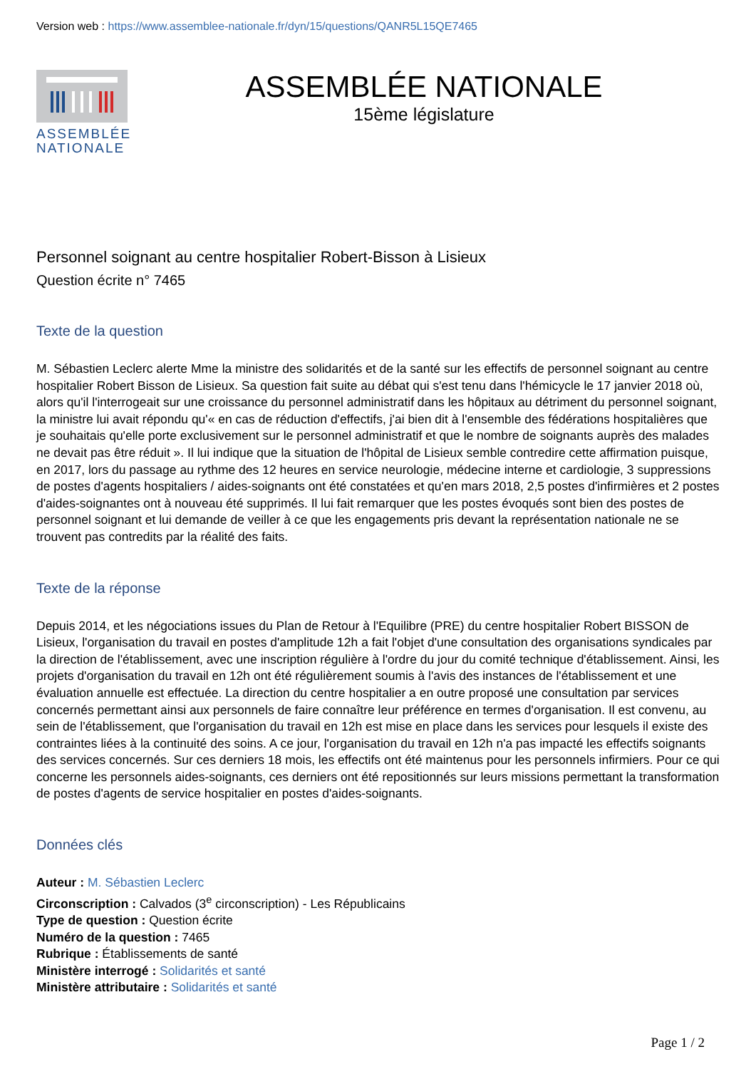Version web : https://www.assemblee-nationale.fr/dyn/15/questions/QANR5L15QE7465
ASSEMBLÉE NATIONALE
ASSEMBLÉE NATIONALE
15ème législature
Personnel soignant au centre hospitalier Robert-Bisson à Lisieux
Question écrite n° 7465
Texte de la question
M. Sébastien Leclerc alerte Mme la ministre des solidarités et de la santé sur les effectifs de personnel soignant au centre hospitalier Robert Bisson de Lisieux. Sa question fait suite au débat qui s'est tenu dans l'hémicycle le 17 janvier 2018 où, alors qu'il l'interrogeait sur une croissance du personnel administratif dans les hôpitaux au détriment du personnel soignant, la ministre lui avait répondu qu'« en cas de réduction d'effectifs, j'ai bien dit à l'ensemble des fédérations hospitalières que je souhaitais qu'elle porte exclusivement sur le personnel administratif et que le nombre de soignants auprès des malades ne devait pas être réduit ». Il lui indique que la situation de l'hôpital de Lisieux semble contredire cette affirmation puisque, en 2017, lors du passage au rythme des 12 heures en service neurologie, médecine interne et cardiologie, 3 suppressions de postes d'agents hospitaliers / aides-soignants ont été constatées et qu'en mars 2018, 2,5 postes d'infirmières et 2 postes d'aides-soignantes ont à nouveau été supprimés. Il lui fait remarquer que les postes évoqués sont bien des postes de personnel soignant et lui demande de veiller à ce que les engagements pris devant la représentation nationale ne se trouvent pas contredits par la réalité des faits.
Texte de la réponse
Depuis 2014, et les négociations issues du Plan de Retour à l'Equilibre (PRE) du centre hospitalier Robert BISSON de Lisieux, l'organisation du travail en postes d'amplitude 12h a fait l'objet d'une consultation des organisations syndicales par la direction de l'établissement, avec une inscription régulière à l'ordre du jour du comité technique d'établissement. Ainsi, les projets d'organisation du travail en 12h ont été régulièrement soumis à l'avis des instances de l'établissement et une évaluation annuelle est effectuée. La direction du centre hospitalier a en outre proposé une consultation par services concernés permettant ainsi aux personnels de faire connaître leur préférence en termes d'organisation. Il est convenu, au sein de l'établissement, que l'organisation du travail en 12h est mise en place dans les services pour lesquels il existe des contraintes liées à la continuité des soins. A ce jour, l'organisation du travail en 12h n'a pas impacté les effectifs soignants des services concernés. Sur ces derniers 18 mois, les effectifs ont été maintenus pour les personnels infirmiers. Pour ce qui concerne les personnels aides-soignants, ces derniers ont été repositionnés sur leurs missions permettant la transformation de postes d'agents de service hospitalier en postes d'aides-soignants.
Données clés
Auteur : M. Sébastien Leclerc
Circonscription : Calvados (3<sup>e</sup> circonscription) - Les Républicains
Type de question : Question écrite
Numéro de la question : 7465
Rubrique : Établissements de santé
Ministère interrogé : Solidarités et santé
Ministère attributaire : Solidarités et santé
Page 1 / 2